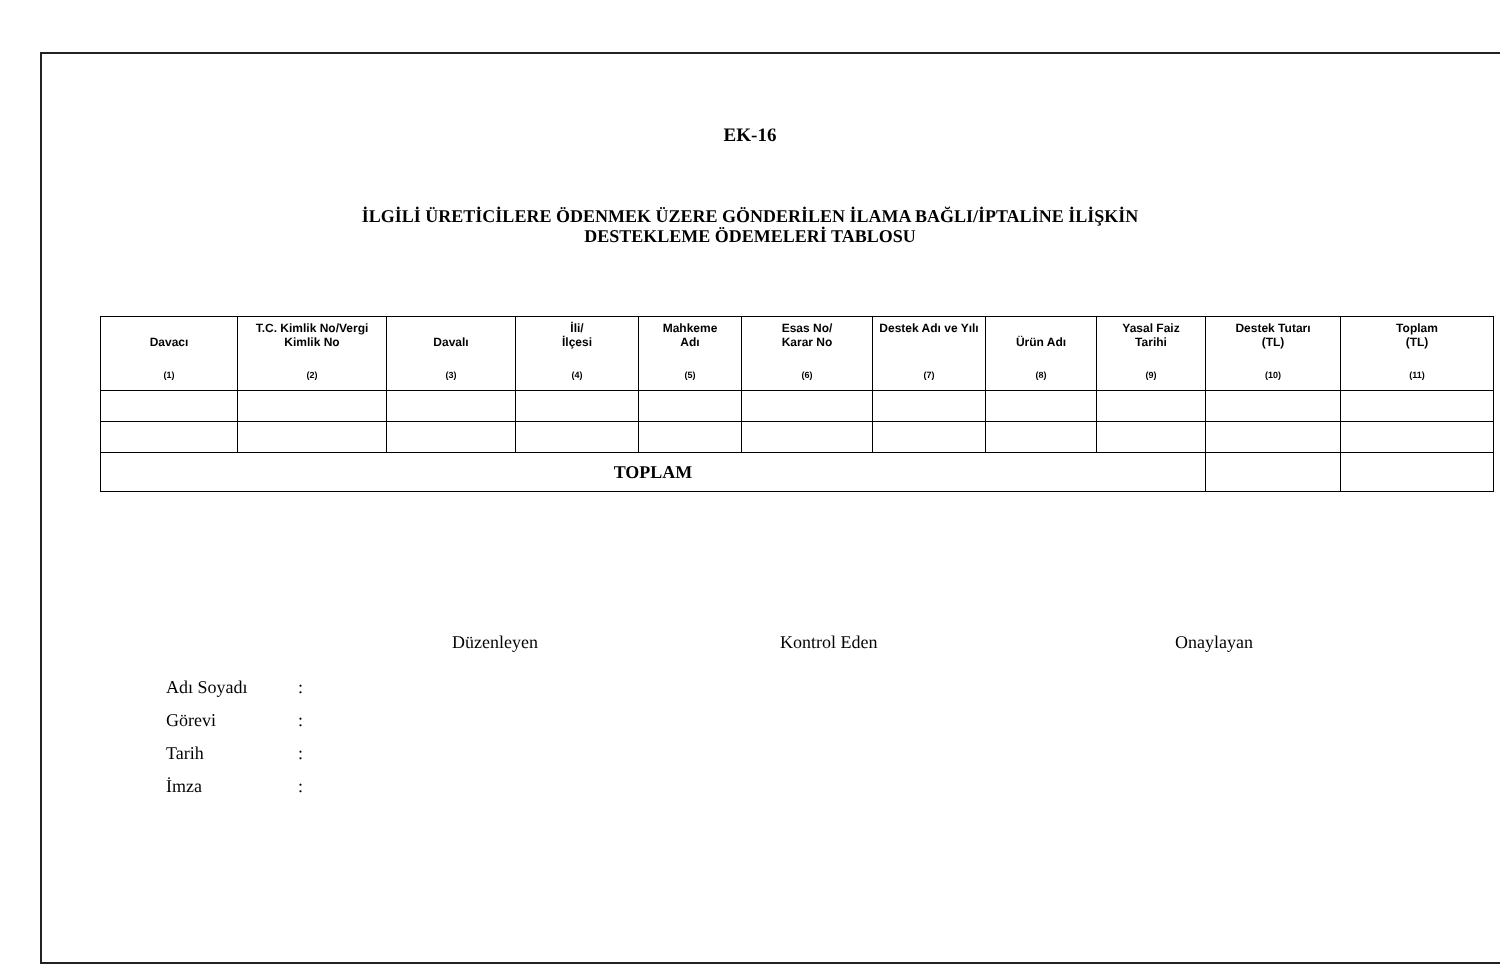EK-16
İLGİLİ ÜRETİCİLERE ÖDENMEK ÜZERE GÖNDERİLEN İLAMA BAĞLI/İPTALİNE İLİŞKİN
DESTEKLEME ÖDEMELERİ TABLOSU
| Davacı (1) | T.C. Kimlik No/Vergi Kimlik No (2) | Davalı (3) | İli/ İlçesi (4) | Mahkeme Adı (5) | Esas No/ Karar No (6) | Destek Adı ve Yılı (7) | Ürün Adı (8) | Yasal Faiz Tarihi (9) | Destek Tutarı (TL) (10) | Toplam (TL) (11) |
| --- | --- | --- | --- | --- | --- | --- | --- | --- | --- | --- |
| TOPLAM | | | | | | | | | | |
Düzenleyen Kontrol Eden Onaylayan
Adı Soyadı:
Görevi:
Tarih:
İmza: